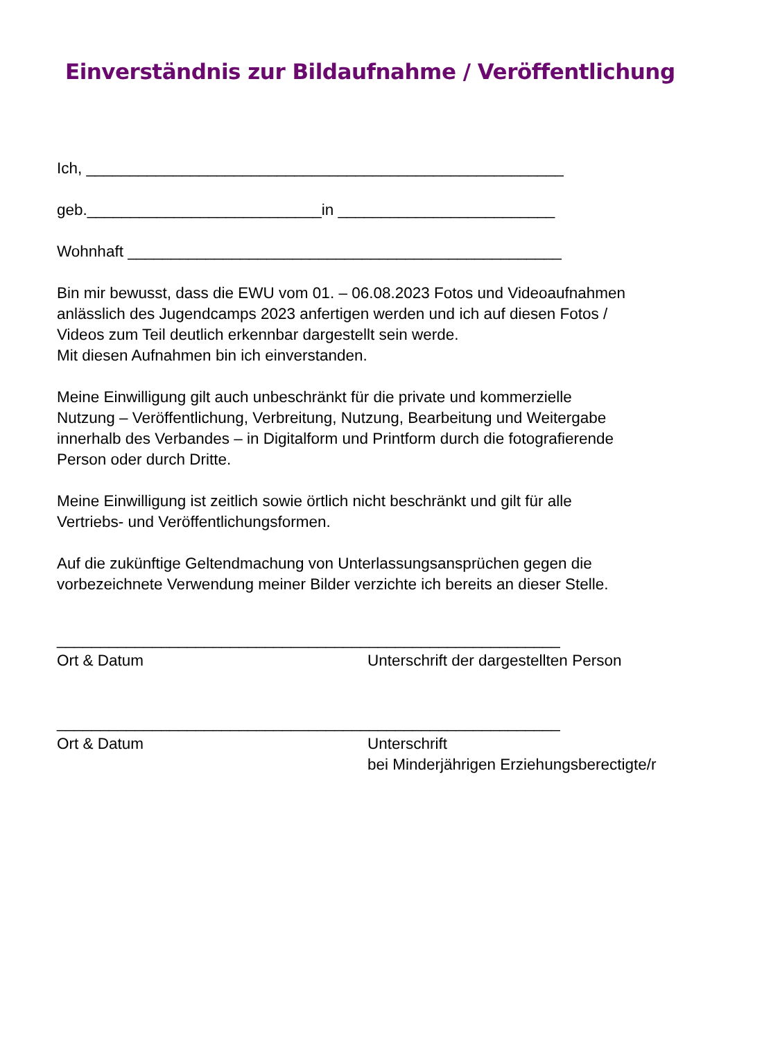Einverständnis zur Bildaufnahme / Veröffentlichung
Ich, _______________________________________________________
geb.___________________________in _________________________
Wohnhaft __________________________________________________
Bin mir bewusst, dass die EWU vom 01. – 06.08.2023 Fotos und Videoaufnahmen
anlässlich des Jugendcamps 2023 anfertigen werden und ich auf diesen Fotos /
Videos zum Teil deutlich erkennbar dargestellt sein werde.
Mit diesen Aufnahmen bin ich einverstanden.
Meine Einwilligung gilt auch unbeschränkt für die private und kommerzielle
Nutzung – Veröffentlichung, Verbreitung, Nutzung, Bearbeitung und Weitergabe
innerhalb des Verbandes – in Digitalform und Printform durch die fotografierende
Person oder durch Dritte.
Meine Einwilligung ist zeitlich sowie örtlich nicht beschränkt und gilt für alle
Vertriebs- und Veröffentlichungsformen.
Auf die zukünftige Geltendmachung von Unterlassungsansprüchen gegen die
vorbezeichnete Verwendung meiner Bilder verzichte ich bereits an dieser Stelle.
__________________________________________________________
Ort & Datum Unterschrift der dargestellten Person
__________________________________________________________
Ort & Datum Unterschrift
bei Minderjährigen Erziehungsberectigte/r